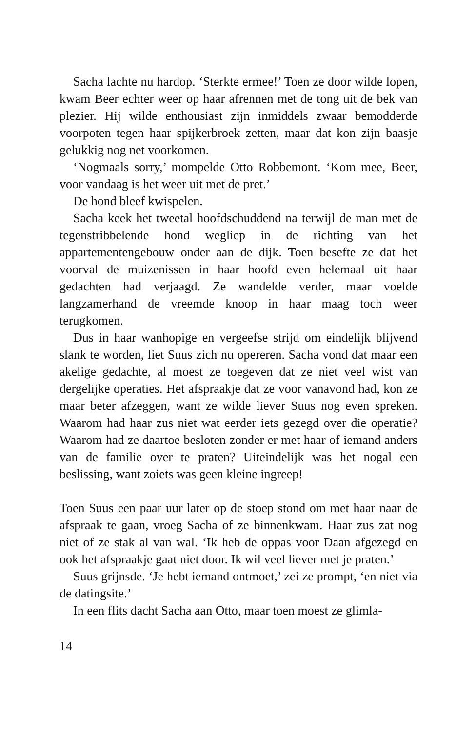Sacha lachte nu hardop. ‘Sterkte ermee!’ Toen ze door wilde lopen, kwam Beer echter weer op haar afrennen met de tong uit de bek van plezier. Hij wilde enthousiast zijn inmiddels zwaar bemodderde voorpoten tegen haar spijkerbroek zetten, maar dat kon zijn baasje gelukkig nog net voorkomen.
‘Nogmaals sorry,’ mompelde Otto Robbemont. ‘Kom mee, Beer, voor vandaag is het weer uit met de pret.’
De hond bleef kwispelen.
Sacha keek het tweetal hoofdschuddend na terwijl de man met de tegenstribbelende hond wegliep in de richting van het appartementengebouw onder aan de dijk. Toen besefte ze dat het voorval de muizenissen in haar hoofd even helemaal uit haar gedachten had verjaagd. Ze wandelde verder, maar voelde langzamerhand de vreemde knoop in haar maag toch weer terugkomen.
Dus in haar wanhopige en vergeefse strijd om eindelijk blijvend slank te worden, liet Suus zich nu opereren. Sacha vond dat maar een akelige gedachte, al moest ze toegeven dat ze niet veel wist van dergelijke operaties. Het afspraakje dat ze voor vanavond had, kon ze maar beter afzeggen, want ze wilde liever Suus nog even spreken. Waarom had haar zus niet wat eerder iets gezegd over die operatie? Waarom had ze daartoe besloten zonder er met haar of iemand anders van de familie over te praten? Uiteindelijk was het nogal een beslissing, want zoiets was geen kleine ingreep!
Toen Suus een paar uur later op de stoep stond om met haar naar de afspraak te gaan, vroeg Sacha of ze binnenkwam. Haar zus zat nog niet of ze stak al van wal. ‘Ik heb de oppas voor Daan afgezegd en ook het afspraakje gaat niet door. Ik wil veel liever met je praten.’
Suus grijnsde. ‘Je hebt iemand ontmoet,’ zei ze prompt, ‘en niet via de datingsite.’
In een flits dacht Sacha aan Otto, maar toen moest ze glimla-
14